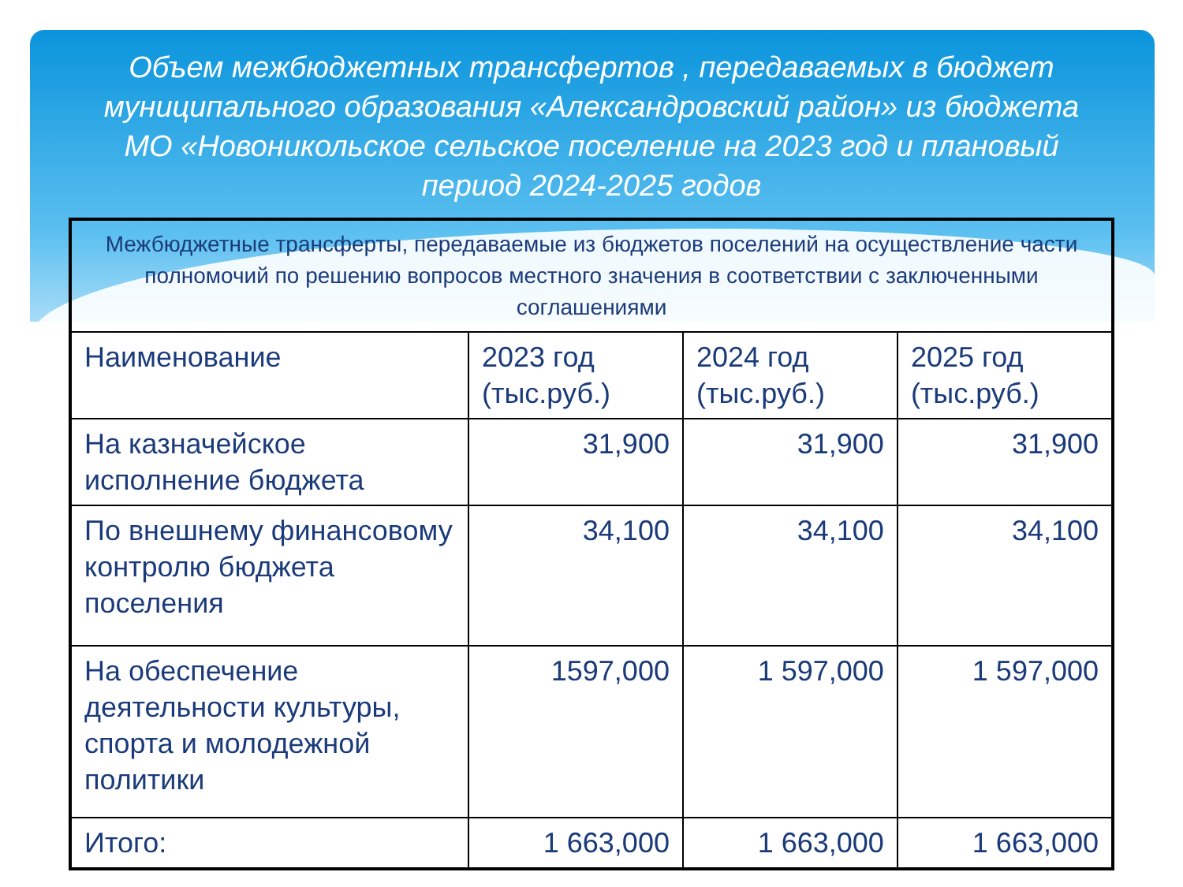Объем межбюджетных трансфертов , передаваемых в бюджет муниципального образования «Александровский район» из бюджета МО «Новоникольское сельское поселение на 2023 год и плановый период 2024-2025 годов
| Межбюджетные трансферты, передаваемые из бюджетов поселений на осуществление части полномочий по решению вопросов местного значения в соответствии с заключенными соглашениями | | | |
| Наименование | 2023 год (тыс.руб.) | 2024 год (тыс.руб.) | 2025 год (тыс.руб.) |
| На казначейское исполнение бюджета | 31,900 | 31,900 | 31,900 |
| По внешнему финансовому контролю бюджета поселения | 34,100 | 34,100 | 34,100 |
| На обеспечение деятельности культуры, спорта и молодежной политики | 1597,000 | 1 597,000 | 1 597,000 |
| Итого: | 1 663,000 | 1 663,000 | 1 663,000 |